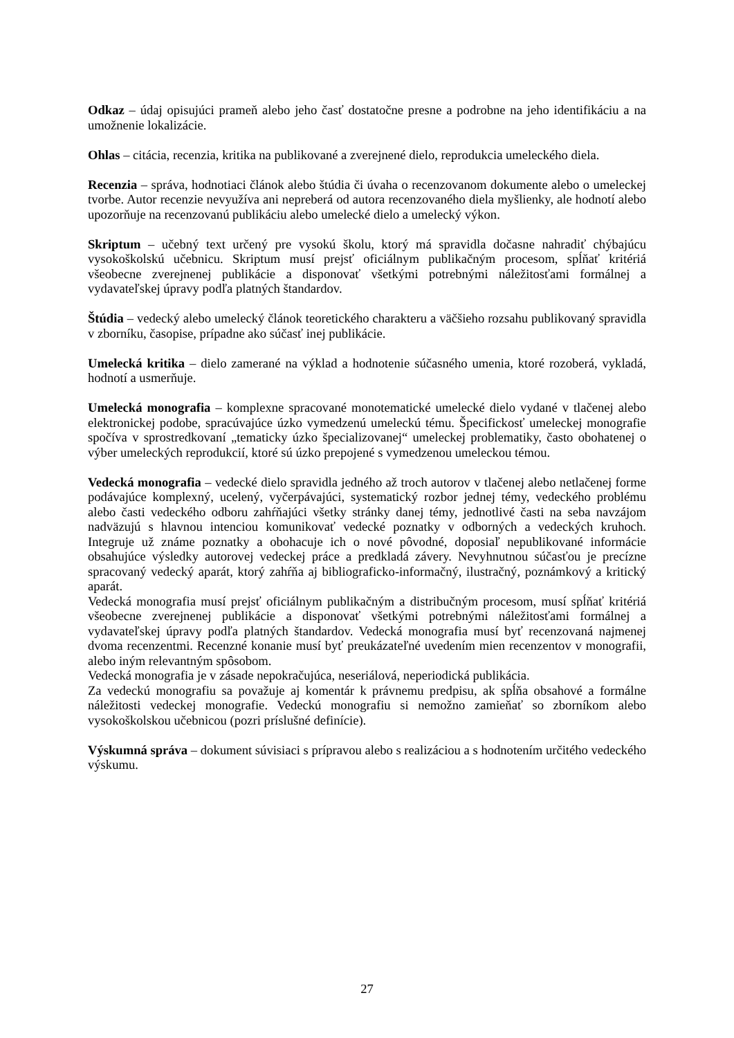Odkaz – údaj opisujúci prameň alebo jeho časť dostatočne presne a podrobne na jeho identifikáciu a na umožnenie lokalizácie.
Ohlas – citácia, recenzia, kritika na publikované a zverejnené dielo, reprodukcia umeleckého diela.
Recenzia – správa, hodnotiaci článok alebo štúdia či úvaha o recenzovanom dokumente alebo o umeleckej tvorbe. Autor recenzie nevyužíva ani nepreberá od autora recenzovaného diela myšlienky, ale hodnotí alebo upozorňuje na recenzovanú publikáciu alebo umelecké dielo a umelecký výkon.
Skriptum – učebný text určený pre vysokú školu, ktorý má spravidla dočasne nahradiť chýbajúcu vysokoškolskú učebnicu. Skriptum musí prejsť oficiálnym publikačným procesom, spĺňať kritériá všeobecne zverejnenej publikácie a disponovať všetkými potrebnými náležitosťami formálnej a vydavateľskej úpravy podľa platných štandardov.
Štúdia – vedecký alebo umelecký článok teoretického charakteru a väčšieho rozsahu publikovaný spravidla v zborníku, časopise, prípadne ako súčasť inej publikácie.
Umelecká kritika – dielo zamerané na výklad a hodnotenie súčasného umenia, ktoré rozoberá, vykladá, hodnotí a usmerňuje.
Umelecká monografia – komplexne spracované monotematické umelecké dielo vydané v tlačenej alebo elektronickej podobe, spracúvajúce úzko vymedzenú umeleckú tému. Špecifickosť umeleckej monografie spočíva v sprostredkovaní „tematicky úzko špecializovanej“ umeleckej problematiky, často obohatenej o výber umeleckých reprodukcií, ktoré sú úzko prepojené s vymedzenou umeleckou témou.
Vedecká monografia – vedecké dielo spravidla jedného až troch autorov v tlačenej alebo netlačenej forme podávajúce komplexný, ucelený, vyčerpávajúci, systematický rozbor jednej témy, vedeckého problému alebo časti vedeckého odboru zahŕňajúci všetky stránky danej témy, jednotlivé časti na seba navzájom nadväzujú s hlavnou intenciou komunikovať vedecké poznatky v odborných a vedeckých kruhoch. Integruje už známe poznatky a obohacuje ich o nové pôvodné, doposiaľ nepublikované informácie obsahujúce výsledky autorovej vedeckej práce a predkladá závery. Nevyhnutnou súčasťou je precízne spracovaný vedecký aparát, ktorý zahŕňa aj bibliograficko-informačný, ilustračný, poznámkový a kritický aparát.
Vedecká monografia musí prejsť oficiálnym publikačným a distribučným procesom, musí spĺňať kritériá všeobecne zverejnenej publikácie a disponovať všetkými potrebnými náležitosťami formálnej a vydavateľskej úpravy podľa platných štandardov. Vedecká monografia musí byť recenzovaná najmenej dvoma recenzentmi. Recenzné konanie musí byť preukázateľné uvedením mien recenzentov v monografii, alebo iným relevantným spôsobom.
Vedecká monografia je v zásade nepokračujúca, neseriálová, neperiodická publikácia.
Za vedeckú monografiu sa považuje aj komentár k právnemu predpisu, ak spĺňa obsahové a formálne náležitosti vedeckej monografie. Vedeckú monografiu si nemožno zamieňať so zborníkom alebo vysokoškolskou učebnicou (pozri príslušné definície).
Výskumná správa – dokument súvisiaci s prípravou alebo s realizáciou a s hodnotením určitého vedeckého výskumu.
27